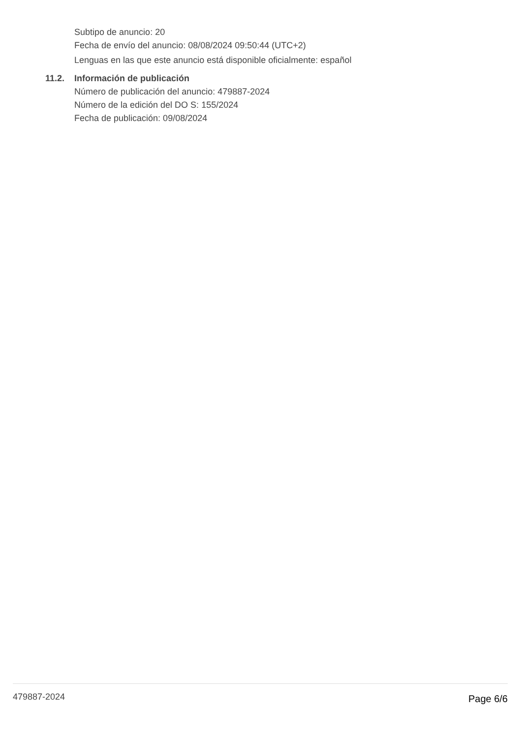Subtipo de anuncio: 20
Fecha de envío del anuncio: 08/08/2024 09:50:44 (UTC+2)
Lenguas en las que este anuncio está disponible oficialmente: español
11.2. Información de publicación
Número de publicación del anuncio: 479887-2024
Número de la edición del DO S: 155/2024
Fecha de publicación: 09/08/2024
479887-2024 Page 6/6